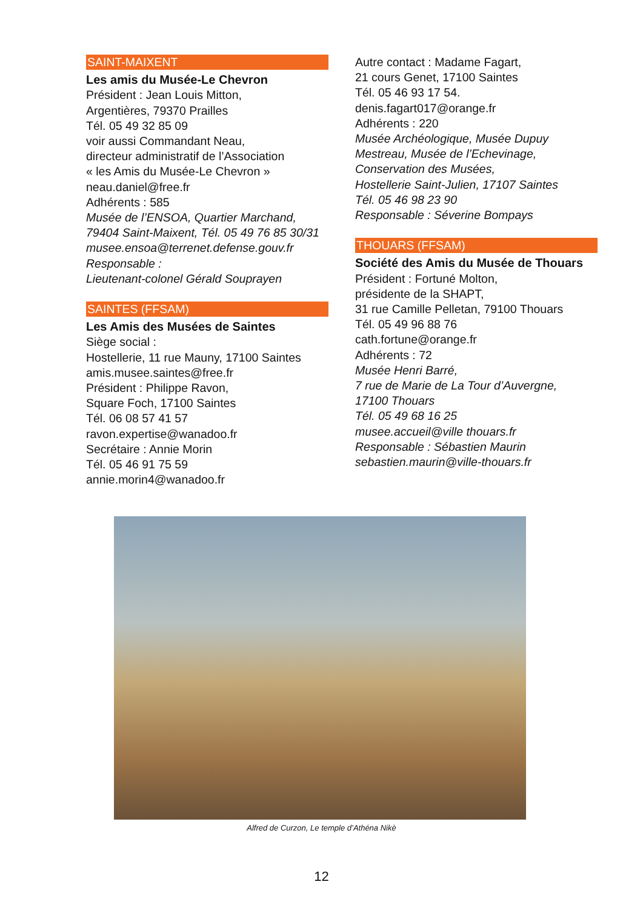SAINT-MAIXENT
Les amis du Musée-Le Chevron
Président : Jean Louis Mitton,
Argentières, 79370 Prailles
Tél. 05 49 32 85 09
voir aussi Commandant Neau,
directeur administratif de l’Association
« les Amis du Musée-Le Chevron »
neau.daniel@free.fr
Adhérents : 585
Musée de l’ENSOA, Quartier Marchand,
79404 Saint-Maixent, Tél. 05 49 76 85 30/31
musee.ensoa@terrenet.defense.gouv.fr
Responsable :
Lieutenant-colonel Gérald Souprayen
SAINTES (FFSAM)
Les Amis des Musées de Saintes
Siège social :
Hostellerie, 11 rue Mauny, 17100 Saintes
amis.musee.saintes@free.fr
Président : Philippe Ravon,
Square Foch, 17100 Saintes
Tél. 06 08 57 41 57
ravon.expertise@wanadoo.fr
Secrétaire : Annie Morin
Tél. 05 46 91 75 59
annie.morin4@wanadoo.fr
Autre contact : Madame Fagart,
21 cours Genet, 17100 Saintes
Tél. 05 46 93 17 54.
denis.fagart017@orange.fr
Adhérents : 220
Musée Archéologique, Musée Dupuy
Mestreau, Musée de l’Echevinage,
Conservation des Musées,
Hostellerie Saint-Julien, 17107 Saintes
Tél. 05 46 98 23 90
Responsable : Séverine Bompays
THOUARS (FFSAM)
Société des Amis du Musée de Thouars
Président : Fortuné Molton,
présidente de la SHAPT,
31 rue Camille Pelletan, 79100 Thouars
Tél. 05 49 96 88 76
cath.fortune@orange.fr
Adhérents : 72
Musée Henri Barré,
7 rue de Marie de La Tour d’Auvergne,
17100 Thouars
Tél. 05 49 68 16 25
musee.accueil@ville thouars.fr
Responsable : Sébastien Maurin
sebastien.maurin@ville-thouars.fr
Alfred de Curzon, Le temple d’Athéna Nikè
12